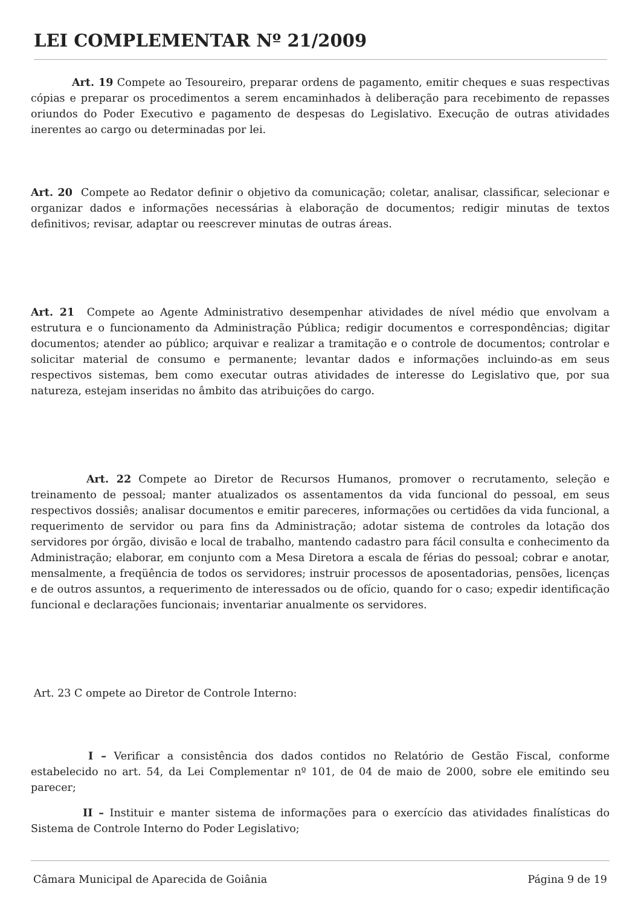LEI COMPLEMENTAR Nº 21/2009
Art. 19 Compete ao Tesoureiro, preparar ordens de pagamento, emitir cheques e suas respectivas cópias e preparar os procedimentos a serem encaminhados à deliberação para recebimento de repasses oriundos do Poder Executivo e pagamento de despesas do Legislativo. Execução de outras atividades inerentes ao cargo ou determinadas por lei.
Art. 20 Compete ao Redator definir o objetivo da comunicação; coletar, analisar, classificar, selecionar e organizar dados e informações necessárias à elaboração de documentos; redigir minutas de textos definitivos; revisar, adaptar ou reescrever minutas de outras áreas.
Art. 21 Compete ao Agente Administrativo desempenhar atividades de nível médio que envolvam a estrutura e o funcionamento da Administração Pública; redigir documentos e correspondências; digitar documentos; atender ao público; arquivar e realizar a tramitação e o controle de documentos; controlar e solicitar material de consumo e permanente; levantar dados e informações incluindo-as em seus respectivos sistemas, bem como executar outras atividades de interesse do Legislativo que, por sua natureza, estejam inseridas no âmbito das atribuições do cargo.
Art. 22 Compete ao Diretor de Recursos Humanos, promover o recrutamento, seleção e treinamento de pessoal; manter atualizados os assentamentos da vida funcional do pessoal, em seus respectivos dossiês; analisar documentos e emitir pareceres, informações ou certidões da vida funcional, a requerimento de servidor ou para fins da Administração; adotar sistema de controles da lotação dos servidores por órgão, divisão e local de trabalho, mantendo cadastro para fácil consulta e conhecimento da Administração; elaborar, em conjunto com a Mesa Diretora a escala de férias do pessoal; cobrar e anotar, mensalmente, a freqüência de todos os servidores; instruir processos de aposentadorias, pensões, licenças e de outros assuntos, a requerimento de interessados ou de ofício, quando for o caso; expedir identificação funcional e declarações funcionais; inventariar anualmente os servidores.
Art. 23 C ompete ao Diretor de Controle Interno:
I – Verificar a consistência dos dados contidos no Relatório de Gestão Fiscal, conforme estabelecido no art. 54, da Lei Complementar nº 101, de 04 de maio de 2000, sobre ele emitindo seu parecer;
II – Instituir e manter sistema de informações para o exercício das atividades finalísticas do Sistema de Controle Interno do Poder Legislativo;
Câmara Municipal de Aparecida de Goiânia Página 9 de 19